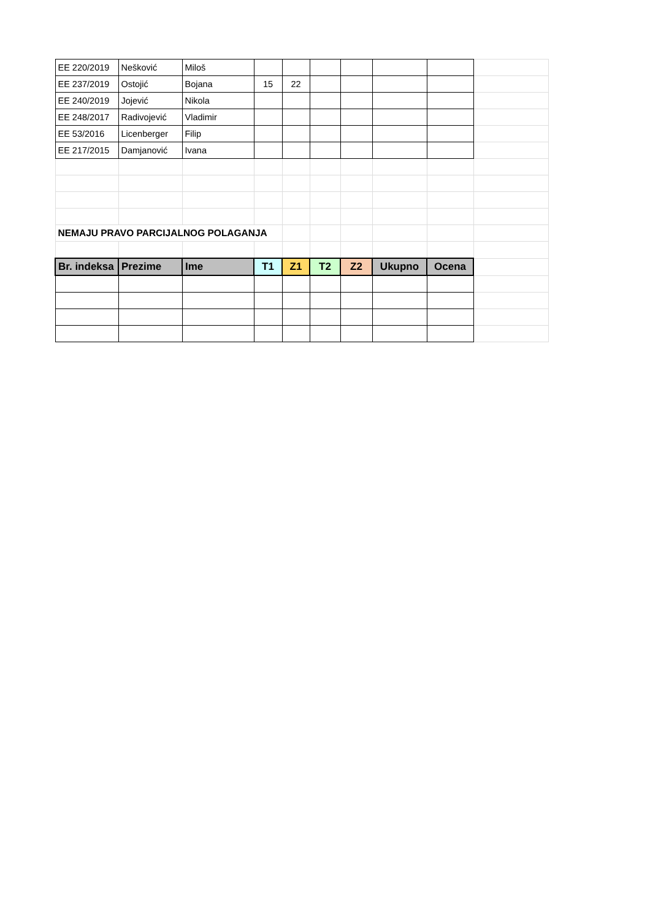| EE 220/2019 | Nešković | Miloš | | | | | | | |
| EE 237/2019 | Ostojić | Bojana | 15 | 22 | | | | | |
| EE 240/2019 | Jojević | Nikola | | | | | | | |
| EE 248/2017 | Radivojević | Vladimir | | | | | | | |
| EE 53/2016 | Licenberger | Filip | | | | | | | |
| EE 217/2015 | Damjanović | Ivana | | | | | | | |
| NEMAJU PRAVO PARCIJALNOG POLAGANJA | | | | | | | | | |
| Br. indeksa | Prezime | Ime | T1 | Z1 | T2 | Z2 | Ukupno | Ocena | |